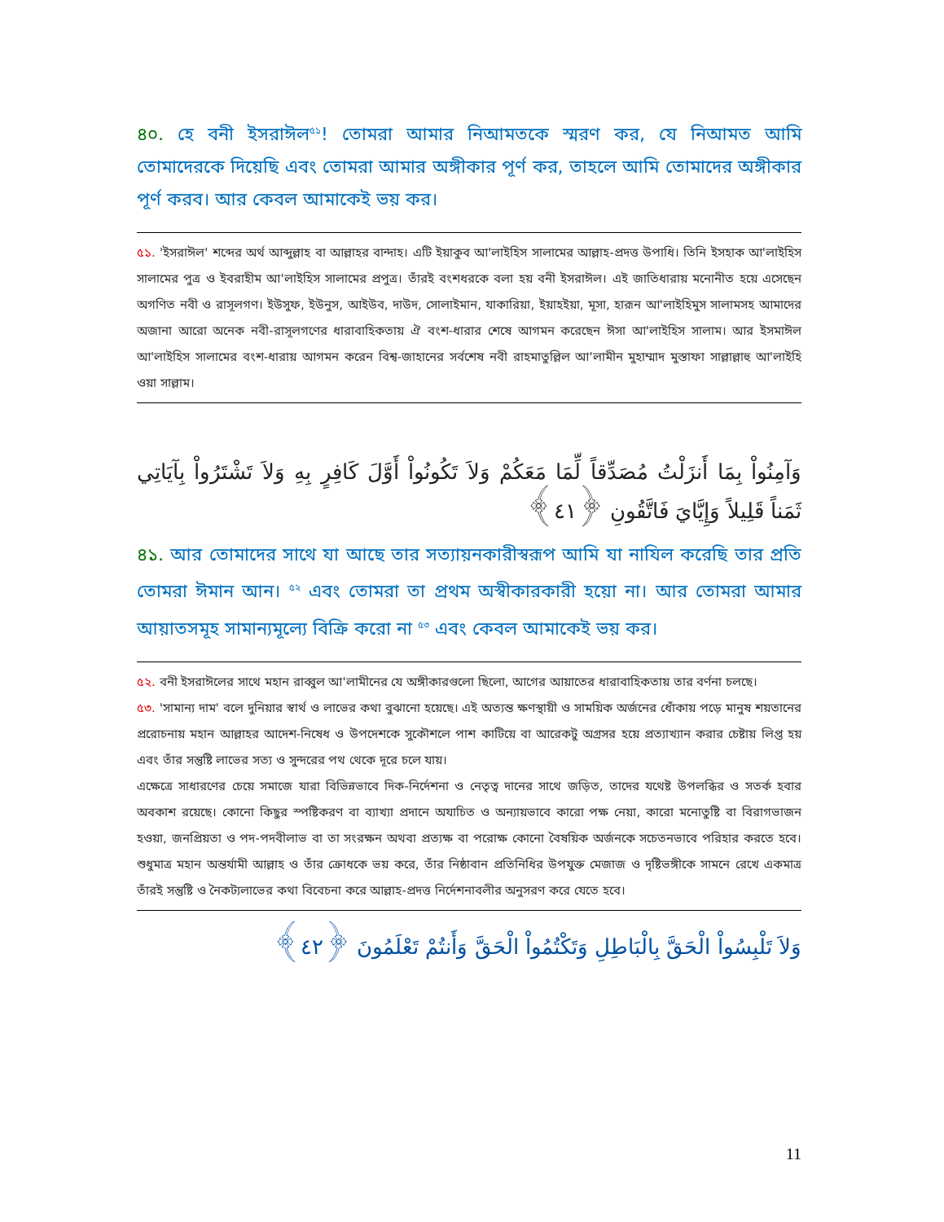৪০. হে বনী ইসরাঈল<sup>৫১</sup>! তোমরা আমার নিআমতকে স্মরণ কর, যে নিআমত আমি তোমাদেরকে দিয়েছি এবং তোমরা আমার অঙ্গীকার পূর্ণ কর, তাহলে আমি তোমাদের অঙ্গীকার পূর্ণ করব। আর কেবল আমাকেই ভয় কর।
৫১. 'ইসরাঈল' শব্দের অর্থ আব্দুল্লাহ বা আল্লাহর বান্দাহ। এটি ইয়াকুব আ'লাইহিস সালামের আল্লাহ-প্রদত্ত উপাধি। তিনি ইসহাক আ'লাইহিস সালামের পুত্র ও ইবরাহীম আ'লাইহিস সালামের প্রপুত্র। তাঁরই বংশধরকে বলা হয় বনী ইসরাঈল। এই জাতিধারায় মনোনীত হয়ে এসেছেন অগণিত নবী ও রাসূলগণ। ইউসুফ, ইউনুস, আইউব, দাউদ, সোলাইমান, যাকারিয়া, ইয়াহইয়া, মূসা, হারূন আ'লাইহিমুস সালামসহ আমাদের অজানা আরো অনেক নবী-রাসূলগণের ধারাবাহিকতায় ঐ বংশ-ধারার শেষে আগমন করেছেন ঈসা আ'লাইহিস সালাম। আর ইসমাঈল আ'লাইহিস সালামের বংশ-ধারায় আগমন করেন বিশ্ব-জাহানের সর্বশেষ নবী রাহমাতুল্লিল আ'লামীন মুহাম্মাদ মুস্তাফা সাল্লাল্লাহু আ'লাইহি ওয়া সাল্লাম।
وَآمِنُواْ بِمَا أَنزَلْتُ مُصَدِّقاً لِّمَا مَعَكُمْ وَلاَ تَكُونُواْ أَوَّلَ كَافِرٍ بِهِ وَلاَ تَشْتَرُواْ بِآيَاتِي ثَمَناً قَلِيلاً وَإِيَّايَ فَاتَّقُونِ ﴿٤١﴾
৪১. আর তোমাদের সাথে যা আছে তার সত্যায়নকারীস্বরূপ আমি যা নাযিল করেছি তার প্রতি তোমরা ঈমান আন। <sup>৫২</sup> এবং তোমরা তা প্রথম অস্বীকারকারী হয়ো না। আর তোমরা আমার আয়াতসমূহ সামান্যমূল্যে বিক্রি করো না <sup>৫৩</sup> এবং কেবল আমাকেই ভয় কর।
৫২. বনী ইসরাঈলের সাথে মহান রাব্বুল আ'লামীনের যে অঙ্গীকারগুলো ছিলো, আগের আয়াতের ধারাবাহিকতায় তার বর্ণনা চলছে।
৫৩. 'সামান্য দাম' বলে দুনিয়ার স্বার্থ ও লাভের কথা বুঝানো হয়েছে। এই অত্যন্ত ক্ষণস্থায়ী ও সাময়িক অর্জনের ধোঁকায় পড়ে মানুষ শয়তানের প্ররোচনায় মহান আল্লাহর আদেশ-নিষেধ ও উপদেশকে সুকৌশলে পাশ কাটিয়ে বা আরেকটু অগ্রসর হয়ে প্রত্যাখ্যান করার চেষ্টায় লিপ্ত হয় এবং তাঁর সন্তুষ্টি লাভের সত্য ও সুন্দরের পথ থেকে দূরে চলে যায়।
এক্ষেত্রে সাধারণের চেয়ে সমাজে যারা বিভিন্নভাবে দিক-নির্দেশনা ও নেতৃত্ব দানের সাথে জড়িত, তাদের যথেষ্ট উপলব্ধির ও সতর্ক হবার অবকাশ রয়েছে। কোনো কিছুর স্পষ্টিকরণ বা ব্যাখ্যা প্রদানে অযাচিত ও অন্যায়ভাবে কারো পক্ষ নেয়া, কারো মনোতুষ্টি বা বিরাগভাজন হওয়া, জনপ্রিয়তা ও পদ-পদবীলাভ বা তা সংরক্ষন অথবা প্রত্যক্ষ বা পরোক্ষ কোনো বৈষয়িক অর্জনকে সচেতনভাবে পরিহার করতে হবে। শুধুমাত্র মহান অন্তর্যামী আল্লাহ ও তাঁর ক্রোধকে ভয় করে, তাঁর নিষ্ঠাবান প্রতিনিধির উপযুক্ত মেজাজ ও দৃষ্টিভঙ্গীকে সামনে রেখে একমাত্র তাঁরই সন্তুষ্টি ও নৈকট্যলাভের কথা বিবেচনা করে আল্লাহ-প্রদত্ত নির্দেশনাবলীর অনুসরণ করে যেতে হবে।
وَلاَ تَلْبِسُواْ الْحَقَّ بِالْبَاطِلِ وَتَكْتُمُواْ الْحَقَّ وَأَنتُمْ تَعْلَمُونَ ﴿٤٢﴾
11